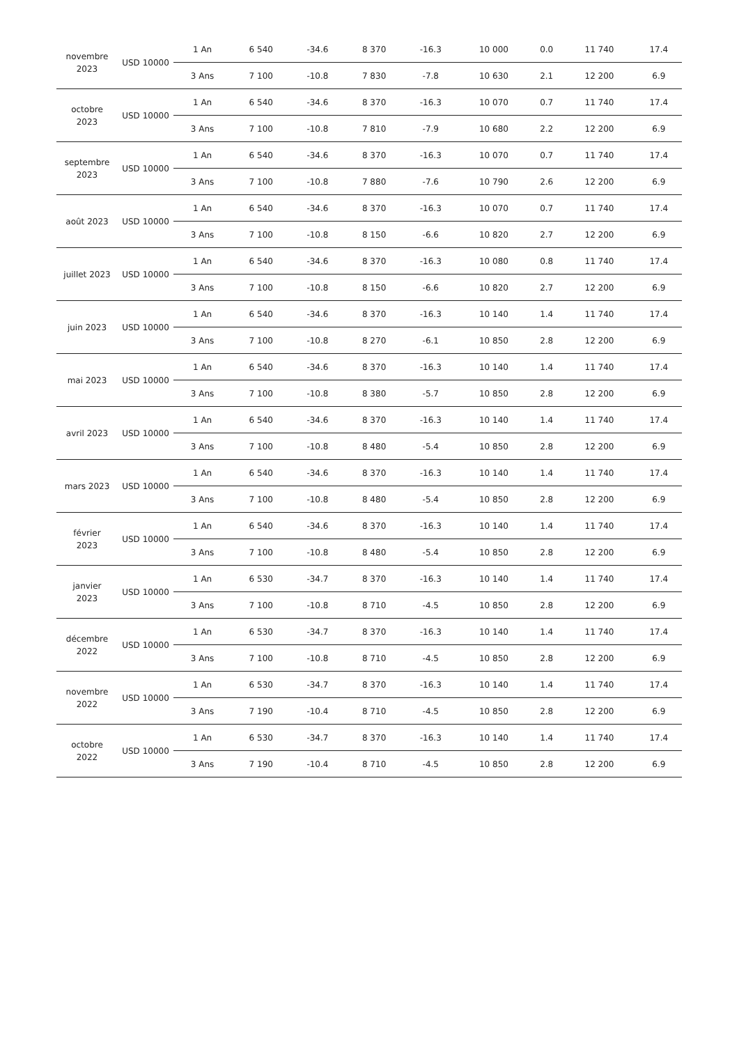| novembre 2023 | USD 10000 | 1 An | 6 540 | -34.6 | 8 370 | -16.3 | 10 000 | 0.0 | 11 740 | 17.4 |
| | | 3 Ans | 7 100 | -10.8 | 7 830 | -7.8 | 10 630 | 2.1 | 12 200 | 6.9 |
| octobre 2023 | USD 10000 | 1 An | 6 540 | -34.6 | 8 370 | -16.3 | 10 070 | 0.7 | 11 740 | 17.4 |
| | | 3 Ans | 7 100 | -10.8 | 7 810 | -7.9 | 10 680 | 2.2 | 12 200 | 6.9 |
| septembre 2023 | USD 10000 | 1 An | 6 540 | -34.6 | 8 370 | -16.3 | 10 070 | 0.7 | 11 740 | 17.4 |
| | | 3 Ans | 7 100 | -10.8 | 7 880 | -7.6 | 10 790 | 2.6 | 12 200 | 6.9 |
| août 2023 | USD 10000 | 1 An | 6 540 | -34.6 | 8 370 | -16.3 | 10 070 | 0.7 | 11 740 | 17.4 |
| | | 3 Ans | 7 100 | -10.8 | 8 150 | -6.6 | 10 820 | 2.7 | 12 200 | 6.9 |
| juillet 2023 | USD 10000 | 1 An | 6 540 | -34.6 | 8 370 | -16.3 | 10 080 | 0.8 | 11 740 | 17.4 |
| | | 3 Ans | 7 100 | -10.8 | 8 150 | -6.6 | 10 820 | 2.7 | 12 200 | 6.9 |
| juin 2023 | USD 10000 | 1 An | 6 540 | -34.6 | 8 370 | -16.3 | 10 140 | 1.4 | 11 740 | 17.4 |
| | | 3 Ans | 7 100 | -10.8 | 8 270 | -6.1 | 10 850 | 2.8 | 12 200 | 6.9 |
| mai 2023 | USD 10000 | 1 An | 6 540 | -34.6 | 8 370 | -16.3 | 10 140 | 1.4 | 11 740 | 17.4 |
| | | 3 Ans | 7 100 | -10.8 | 8 380 | -5.7 | 10 850 | 2.8 | 12 200 | 6.9 |
| avril 2023 | USD 10000 | 1 An | 6 540 | -34.6 | 8 370 | -16.3 | 10 140 | 1.4 | 11 740 | 17.4 |
| | | 3 Ans | 7 100 | -10.8 | 8 480 | -5.4 | 10 850 | 2.8 | 12 200 | 6.9 |
| mars 2023 | USD 10000 | 1 An | 6 540 | -34.6 | 8 370 | -16.3 | 10 140 | 1.4 | 11 740 | 17.4 |
| | | 3 Ans | 7 100 | -10.8 | 8 480 | -5.4 | 10 850 | 2.8 | 12 200 | 6.9 |
| février 2023 | USD 10000 | 1 An | 6 540 | -34.6 | 8 370 | -16.3 | 10 140 | 1.4 | 11 740 | 17.4 |
| | | 3 Ans | 7 100 | -10.8 | 8 480 | -5.4 | 10 850 | 2.8 | 12 200 | 6.9 |
| janvier 2023 | USD 10000 | 1 An | 6 530 | -34.7 | 8 370 | -16.3 | 10 140 | 1.4 | 11 740 | 17.4 |
| | | 3 Ans | 7 100 | -10.8 | 8 710 | -4.5 | 10 850 | 2.8 | 12 200 | 6.9 |
| décembre 2022 | USD 10000 | 1 An | 6 530 | -34.7 | 8 370 | -16.3 | 10 140 | 1.4 | 11 740 | 17.4 |
| | | 3 Ans | 7 100 | -10.8 | 8 710 | -4.5 | 10 850 | 2.8 | 12 200 | 6.9 |
| novembre 2022 | USD 10000 | 1 An | 6 530 | -34.7 | 8 370 | -16.3 | 10 140 | 1.4 | 11 740 | 17.4 |
| | | 3 Ans | 7 190 | -10.4 | 8 710 | -4.5 | 10 850 | 2.8 | 12 200 | 6.9 |
| octobre 2022 | USD 10000 | 1 An | 6 530 | -34.7 | 8 370 | -16.3 | 10 140 | 1.4 | 11 740 | 17.4 |
| | | 3 Ans | 7 190 | -10.4 | 8 710 | -4.5 | 10 850 | 2.8 | 12 200 | 6.9 |